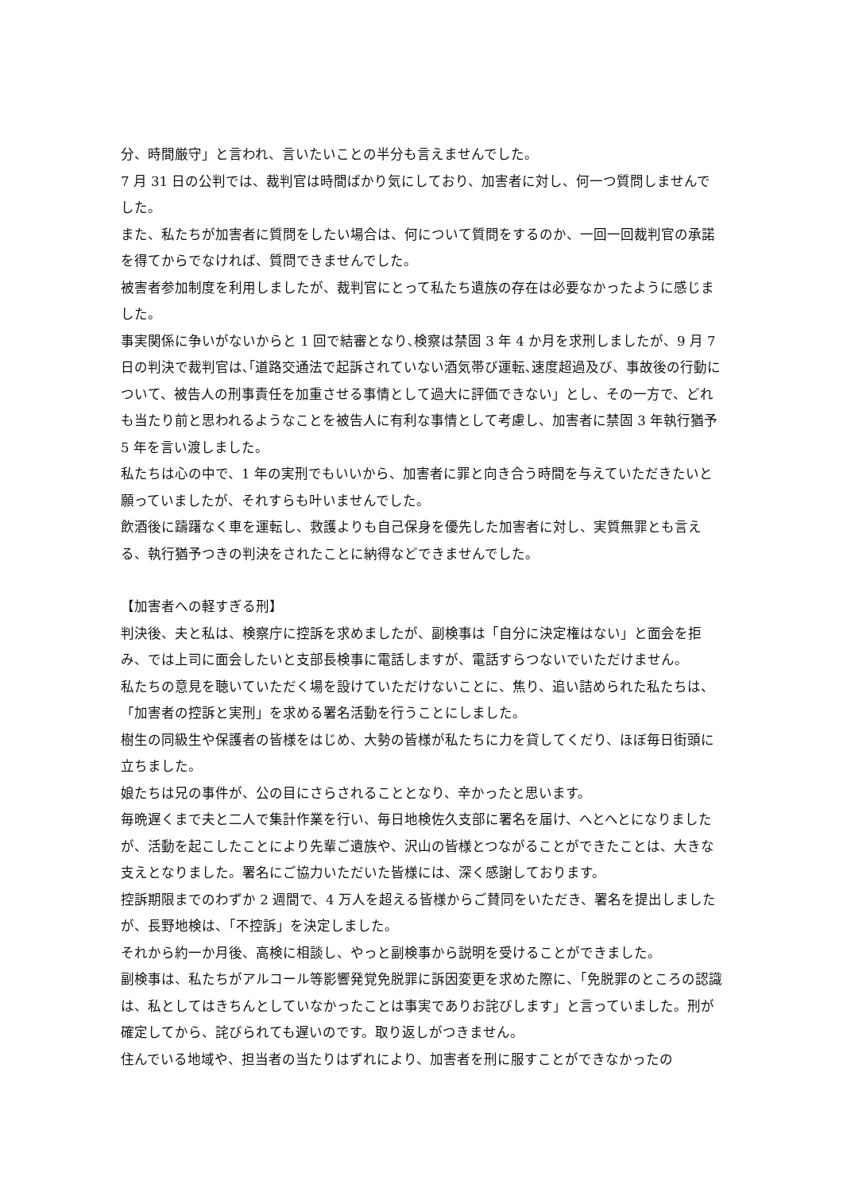分、時間厳守」と言われ、言いたいことの半分も言えませんでした。
7 月 31 日の公判では、裁判官は時間ばかり気にしており、加害者に対し、何一つ質問しませんでした。
また、私たちが加害者に質問をしたい場合は、何について質問をするのか、一回一回裁判官の承諾を得てからでなければ、質問できませんでした。
被害者参加制度を利用しましたが、裁判官にとって私たち遺族の存在は必要なかったように感じました。
事実関係に争いがないからと 1 回で結審となり､検察は禁固 3 年 4 か月を求刑しましたが、9 月 7 日の判決で裁判官は､｢道路交通法で起訴されていない酒気帯び運転､速度超過及び、事故後の行動について、被告人の刑事責任を加重させる事情として過大に評価できない」とし、その一方で、どれも当たり前と思われるようなことを被告人に有利な事情として考慮し、加害者に禁固 3 年執行猶予 5 年を言い渡しました。
私たちは心の中で、1 年の実刑でもいいから、加害者に罪と向き合う時間を与えていただきたいと願っていましたが、それすらも叶いませんでした。
飲酒後に躊躇なく車を運転し、救護よりも自己保身を優先した加害者に対し、実質無罪とも言える、執行猶予つきの判決をされたことに納得などできませんでした。
【加害者への軽すぎる刑】
判決後、夫と私は、検察庁に控訴を求めましたが、副検事は「自分に決定権はない」と面会を拒み、では上司に面会したいと支部長検事に電話しますが、電話すらつないでいただけません。
私たちの意見を聴いていただく場を設けていただけないことに、焦り、追い詰められた私たちは、「加害者の控訴と実刑」を求める署名活動を行うことにしました。
樹生の同級生や保護者の皆様をはじめ、大勢の皆様が私たちに力を貸してくだり、ほぼ毎日街頭に立ちました。
娘たちは兄の事件が、公の目にさらされることとなり、辛かったと思います。
毎晩遅くまで夫と二人で集計作業を行い、毎日地検佐久支部に署名を届け、へとへとになりましたが、活動を起こしたことにより先輩ご遺族や、沢山の皆様とつながることができたことは、大きな支えとなりました。署名にご協力いただいた皆様には、深く感謝しております。
控訴期限までのわずか 2 週間で、4 万人を超える皆様からご賛同をいただき、署名を提出しましたが、長野地検は、「不控訴」を決定しました。
それから約一か月後、高検に相談し、やっと副検事から説明を受けることができました。
副検事は、私たちがアルコール等影響発覚免脱罪に訴因変更を求めた際に、「免脱罪のところの認識は、私としてはきちんとしていなかったことは事実でありお詫びします」と言っていました。刑が確定してから、詫びられても遅いのです。取り返しがつきません。
住んでいる地域や、担当者の当たりはずれにより、加害者を刑に服すことができなかったの